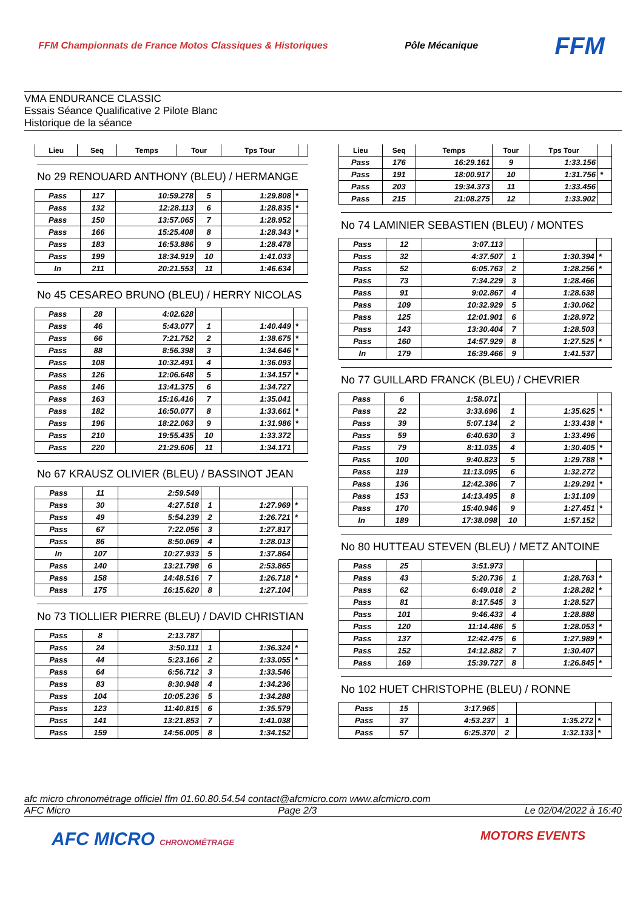FFM Championnats de France Motos Classiques & Historiques
Pôle Mécanique
FFM
VMA ENDURANCE CLASSIC
Essais Séance Qualificative 2 Pilote Blanc
Historique de la séance
| Lieu | Seq | Temps | Tour | Tps Tour | |
| --- | --- | --- | --- | --- | --- |
No 29 RENOUARD ANTHONY (BLEU) / HERMANGE
| Pass | 117 | 10:59.278 | 5 | 1:29.808 | * |
| Pass | 132 | 12:28.113 | 6 | 1:28.835 | * |
| Pass | 150 | 13:57.065 | 7 | 1:28.952 | |
| Pass | 166 | 15:25.408 | 8 | 1:28.343 | * |
| Pass | 183 | 16:53.886 | 9 | 1:28.478 | |
| Pass | 199 | 18:34.919 | 10 | 1:41.033 | |
| In | 211 | 20:21.553 | 11 | 1:46.634 | |
No 45 CESAREO BRUNO (BLEU) / HERRY NICOLAS
| Pass | 28 | 4:02.628 | | | |
| Pass | 46 | 5:43.077 | 1 | 1:40.449 | * |
| Pass | 66 | 7:21.752 | 2 | 1:38.675 | * |
| Pass | 88 | 8:56.398 | 3 | 1:34.646 | * |
| Pass | 108 | 10:32.491 | 4 | 1:36.093 | |
| Pass | 126 | 12:06.648 | 5 | 1:34.157 | * |
| Pass | 146 | 13:41.375 | 6 | 1:34.727 | |
| Pass | 163 | 15:16.416 | 7 | 1:35.041 | |
| Pass | 182 | 16:50.077 | 8 | 1:33.661 | * |
| Pass | 196 | 18:22.063 | 9 | 1:31.986 | * |
| Pass | 210 | 19:55.435 | 10 | 1:33.372 | |
| Pass | 220 | 21:29.606 | 11 | 1:34.171 | |
No 67 KRAUSZ OLIVIER (BLEU) / BASSINOT JEAN
| Pass | 11 | 2:59.549 | | | |
| Pass | 30 | 4:27.518 | 1 | 1:27.969 | * |
| Pass | 49 | 5:54.239 | 2 | 1:26.721 | * |
| Pass | 67 | 7:22.056 | 3 | 1:27.817 | |
| Pass | 86 | 8:50.069 | 4 | 1:28.013 | |
| In | 107 | 10:27.933 | 5 | 1:37.864 | |
| Pass | 140 | 13:21.798 | 6 | 2:53.865 | |
| Pass | 158 | 14:48.516 | 7 | 1:26.718 | * |
| Pass | 175 | 16:15.620 | 8 | 1:27.104 | |
No 73 TIOLLIER PIERRE (BLEU) / DAVID CHRISTIAN
| Pass | 8 | 2:13.787 | | | |
| Pass | 24 | 3:50.111 | 1 | 1:36.324 | * |
| Pass | 44 | 5:23.166 | 2 | 1:33.055 | * |
| Pass | 64 | 6:56.712 | 3 | 1:33.546 | |
| Pass | 83 | 8:30.948 | 4 | 1:34.236 | |
| Pass | 104 | 10:05.236 | 5 | 1:34.288 | |
| Pass | 123 | 11:40.815 | 6 | 1:35.579 | |
| Pass | 141 | 13:21.853 | 7 | 1:41.038 | |
| Pass | 159 | 14:56.005 | 8 | 1:34.152 | |
| Lieu | Seq | Temps | Tour | Tps Tour | |
| --- | --- | --- | --- | --- | --- |
| Pass | 176 | 16:29.161 | 9 | 1:33.156 | |
| Pass | 191 | 18:00.917 | 10 | 1:31.756 | * |
| Pass | 203 | 19:34.373 | 11 | 1:33.456 | |
| Pass | 215 | 21:08.275 | 12 | 1:33.902 | |
No 74 LAMINIER SEBASTIEN (BLEU) / MONTES
| Pass | 12 | 3:07.113 | | | |
| Pass | 32 | 4:37.507 | 1 | 1:30.394 | * |
| Pass | 52 | 6:05.763 | 2 | 1:28.256 | * |
| Pass | 73 | 7:34.229 | 3 | 1:28.466 | |
| Pass | 91 | 9:02.867 | 4 | 1:28.638 | |
| Pass | 109 | 10:32.929 | 5 | 1:30.062 | |
| Pass | 125 | 12:01.901 | 6 | 1:28.972 | |
| Pass | 143 | 13:30.404 | 7 | 1:28.503 | |
| Pass | 160 | 14:57.929 | 8 | 1:27.525 | * |
| In | 179 | 16:39.466 | 9 | 1:41.537 | |
No 77 GUILLARD FRANCK (BLEU) / CHEVRIER
| Pass | 6 | 1:58.071 | | | |
| Pass | 22 | 3:33.696 | 1 | 1:35.625 | * |
| Pass | 39 | 5:07.134 | 2 | 1:33.438 | * |
| Pass | 59 | 6:40.630 | 3 | 1:33.496 | |
| Pass | 79 | 8:11.035 | 4 | 1:30.405 | * |
| Pass | 100 | 9:40.823 | 5 | 1:29.788 | * |
| Pass | 119 | 11:13.095 | 6 | 1:32.272 | |
| Pass | 136 | 12:42.386 | 7 | 1:29.291 | * |
| Pass | 153 | 14:13.495 | 8 | 1:31.109 | |
| Pass | 170 | 15:40.946 | 9 | 1:27.451 | * |
| In | 189 | 17:38.098 | 10 | 1:57.152 | |
No 80 HUTTEAU STEVEN (BLEU) / METZ ANTOINE
| Pass | 25 | 3:51.973 | | | |
| Pass | 43 | 5:20.736 | 1 | 1:28.763 | * |
| Pass | 62 | 6:49.018 | 2 | 1:28.282 | * |
| Pass | 81 | 8:17.545 | 3 | 1:28.527 | |
| Pass | 101 | 9:46.433 | 4 | 1:28.888 | |
| Pass | 120 | 11:14.486 | 5 | 1:28.053 | * |
| Pass | 137 | 12:42.475 | 6 | 1:27.989 | * |
| Pass | 152 | 14:12.882 | 7 | 1:30.407 | |
| Pass | 169 | 15:39.727 | 8 | 1:26.845 | * |
No 102 HUET CHRISTOPHE (BLEU) / RONNE
| Pass | 15 | 3:17.965 | | | |
| Pass | 37 | 4:53.237 | 1 | 1:35.272 | * |
| Pass | 57 | 6:25.370 | 2 | 1:32.133 | * |
afc micro chronométrage officiel ffm 01.60.80.54.54 contact@afcmicro.com www.afcmicro.com
AFC Micro Page 2/3 Le 02/04/2022 à 16:40
AFC MICRO CHRONOMÉTRAGE MOTORS EVENTS